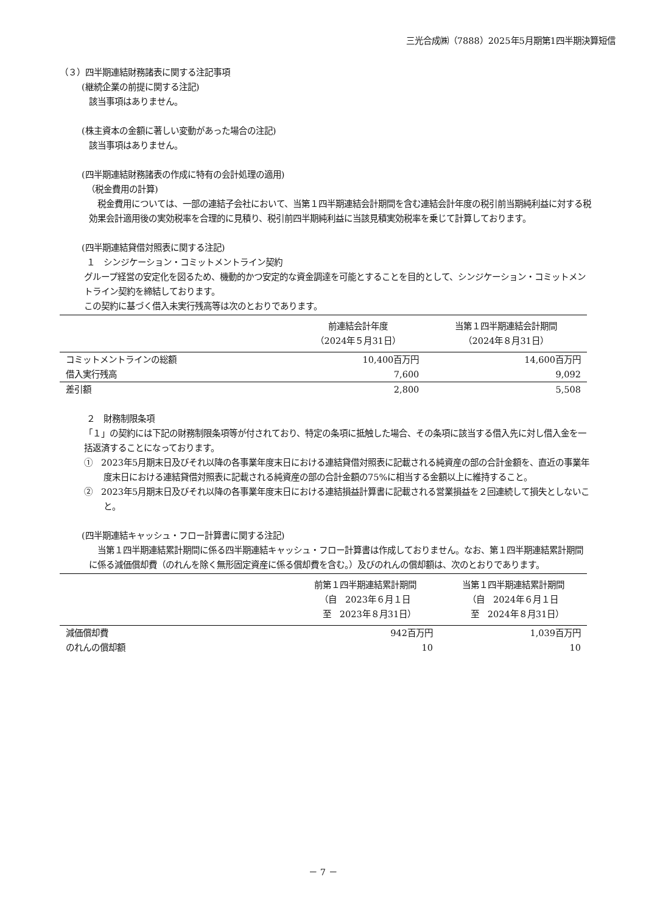三光合成㈱（7888）2025年5月期第1四半期決算短信
（３）四半期連結財務諸表に関する注記事項
(継続企業の前提に関する注記)
該当事項はありません。
(株主資本の金額に著しい変動があった場合の注記)
該当事項はありません。
(四半期連結財務諸表の作成に特有の会計処理の適用)
（税金費用の計算)
税金費用については、一部の連結子会社において、当第１四半期連結会計期間を含む連結会計年度の税引前当期純利益に対する税効果会計適用後の実効税率を合理的に見積り、税引前四半期純利益に当該見積実効税率を乗じて計算しております。
(四半期連結貸借対照表に関する注記)
１　シンジケーション・コミットメントライン契約
グループ経営の安定化を図るため、機動的かつ安定的な資金調達を可能とすることを目的として、シンジケーション・コミットメントライン契約を締結しております。
この契約に基づく借入未実行残高等は次のとおりであります。
| | 前連結会計年度 （2024年５月31日） | 当第１四半期連結会計期間 （2024年８月31日） |
| --- | --- | --- |
| コミットメントラインの総額 | 10,400百万円 | 14,600百万円 |
| 借入実行残高 | 7,600 | 9,092 |
| 差引額 | 2,800 | 5,508 |
２　財務制限条項
「１」の契約には下記の財務制限条項等が付されており、特定の条項に抵触した場合、その条項に該当する借入先に対し借入金を一括返済することになっております。
①　2023年5月期末日及びそれ以降の各事業年度末日における連結貸借対照表に記載される純資産の部の合計金額を、直近の事業年度末日における連結貸借対照表に記載される純資産の部の合計金額の75%に相当する金額以上に維持すること。
②　2023年5月期末日及びそれ以降の各事業年度末日における連結損益計算書に記載される営業損益を２回連続して損失としないこと。
(四半期連結キャッシュ・フロー計算書に関する注記)
当第１四半期連結累計期間に係る四半期連結キャッシュ・フロー計算書は作成しておりません。なお、第１四半期連結累計期間に係る減価償却費（のれんを除く無形固定資産に係る償却費を含む。）及びのれんの償却額は、次のとおりであります。
| | 前第１四半期連結累計期間 （自 2023年６月１日 至 2023年８月31日） | 当第１四半期連結累計期間 （自 2024年６月１日 至 2024年８月31日） |
| --- | --- | --- |
| 減価償却費 | 942百万円 | 1,039百万円 |
| のれんの償却額 | 10 | 10 |
－ 7 －